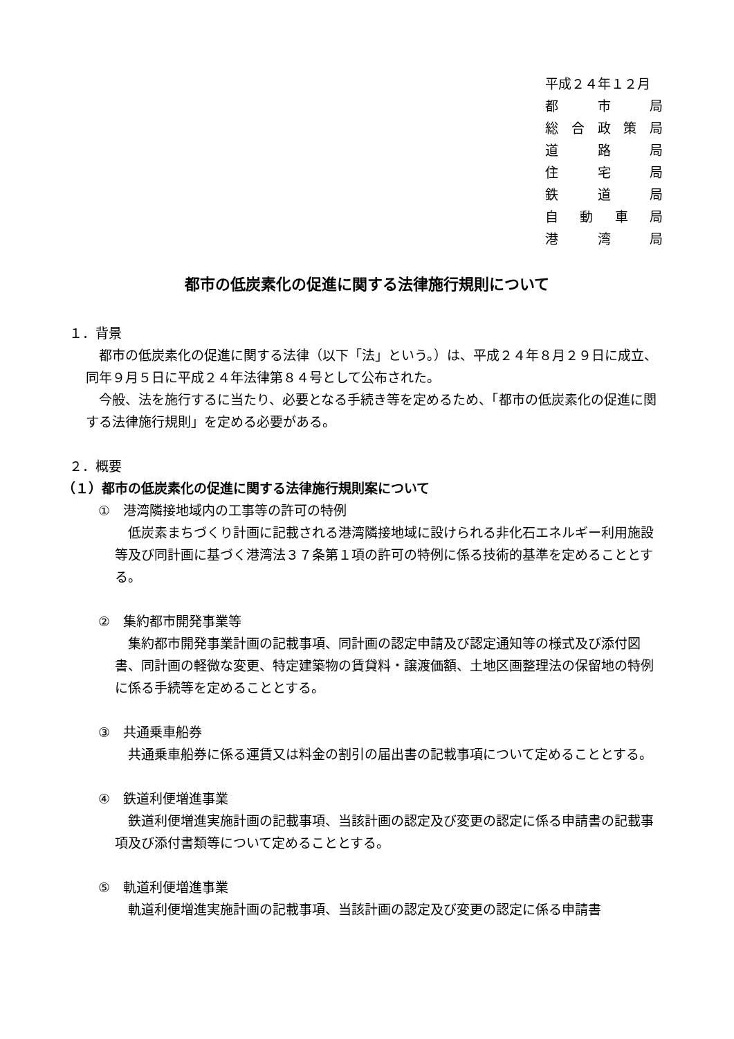平成２４年１２月
都 市 局
総合政策局
道 路 局
住 宅 局
鉄 道 局
自動車局
港 湾 局
都市の低炭素化の促進に関する法律施行規則について
１．背景
　都市の低炭素化の促進に関する法律（以下「法」という。）は、平成２４年８月２９日に成立、同年９月５日に平成２４年法律第８４号として公布された。
　今般、法を施行するに当たり、必要となる手続き等を定めるため、「都市の低炭素化の促進に関する法律施行規則」を定める必要がある。
２．概要
（１）都市の低炭素化の促進に関する法律施行規則案について
①　港湾隣接地域内の工事等の許可の特例
　低炭素まちづくり計画に記載される港湾隣接地域に設けられる非化石エネルギー利用施設等及び同計画に基づく港湾法３７条第１項の許可の特例に係る技術的基準を定めることとする。
②　集約都市開発事業等
　集約都市開発事業計画の記載事項、同計画の認定申請及び認定通知等の様式及び添付図書、同計画の軽微な変更、特定建築物の賃貸料・譲渡価額、土地区画整理法の保留地の特例に係る手続等を定めることとする。
③　共通乗車船券
　共通乗車船券に係る運賃又は料金の割引の届出書の記載事項について定めることとする。
④　鉄道利便増進事業
　鉄道利便増進実施計画の記載事項、当該計画の認定及び変更の認定に係る申請書の記載事項及び添付書類等について定めることとする。
⑤　軌道利便増進事業
　軌道利便増進実施計画の記載事項、当該計画の認定及び変更の認定に係る申請書